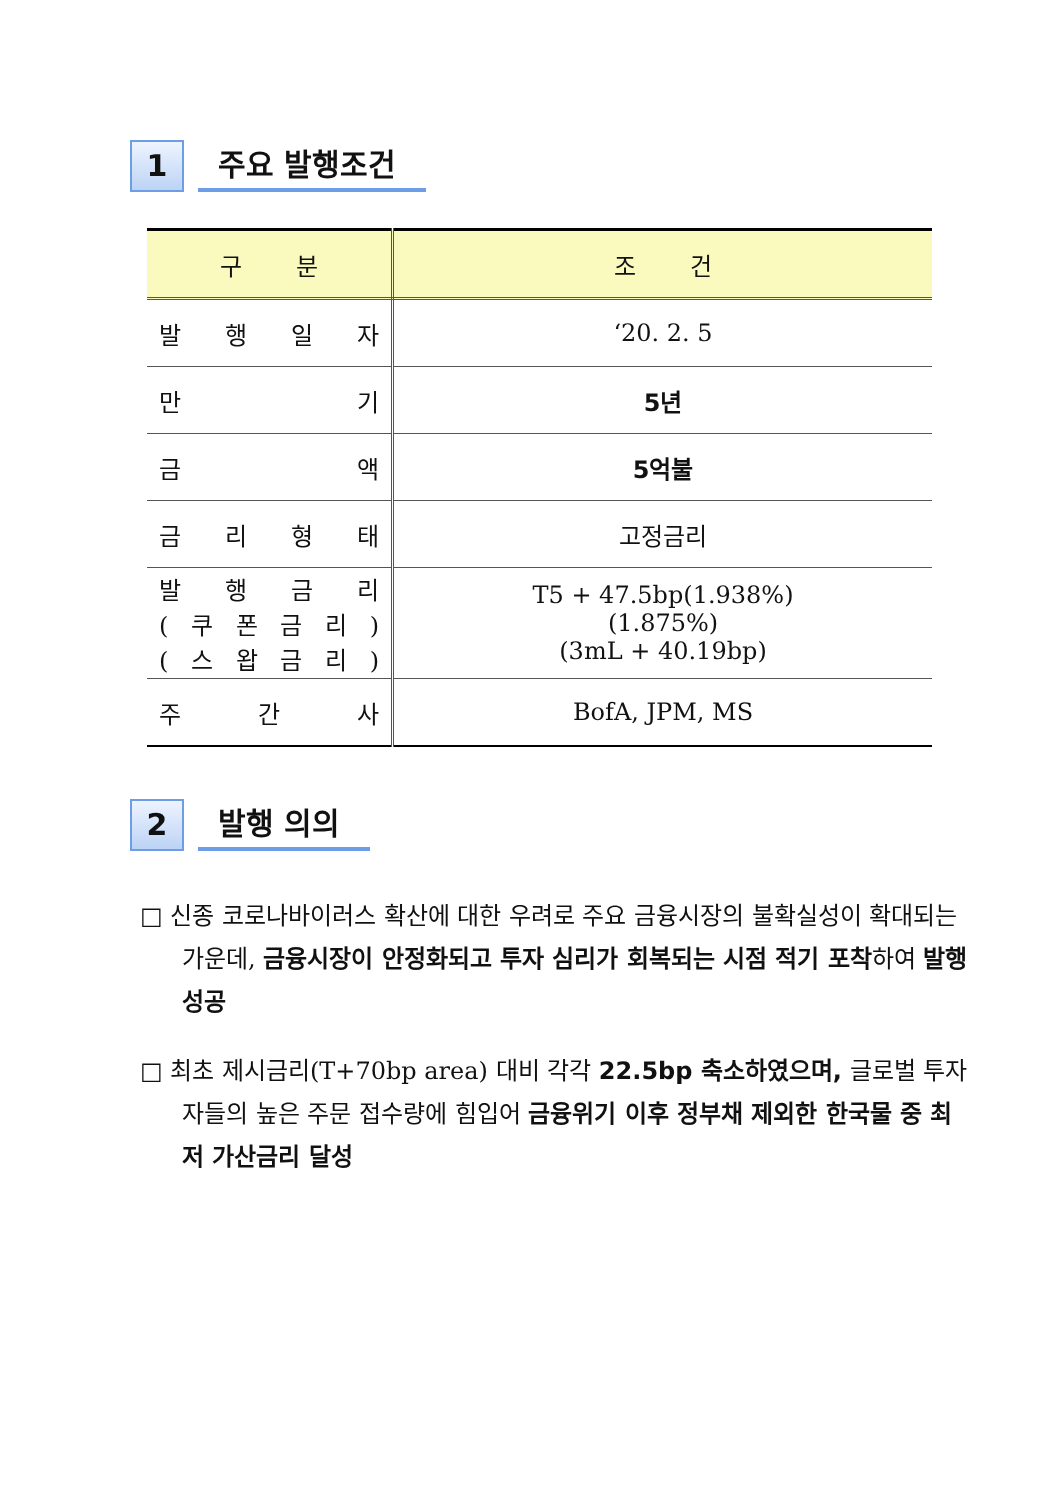1
주요 발행조건
| 구 분 | 조 건 |
| --- | --- |
| 발 행 일 자 | ‘20. 2. 5 |
| 만 기 | 5년 |
| 금 액 | 5억불 |
| 금 리 형 태 | 고정금리 |
| 발 행 금 리 ( 쿠 폰 금 리 ) ( 스 왑 금 리 ) | T5 + 47.5bp(1.938%) (1.875%) (3mL + 40.19bp) |
| 주 간 사 | BofA, JPM, MS |
2
발행 의의
□ 신종 코로나바이러스 확산에 대한 우려로 주요 금융시장의 불확실성이 확대되는 가운데, 금융시장이 안정화되고 투자 심리가 회복되는 시점 적기 포착하여 발행 성공
□ 최초 제시금리(T+70bp area) 대비 각각 22.5bp 축소하였으며, 글로벌 투자자들의 높은 주문 접수량에 힘입어 금융위기 이후 정부채 제외한 한국물 중 최저 가산금리 달성